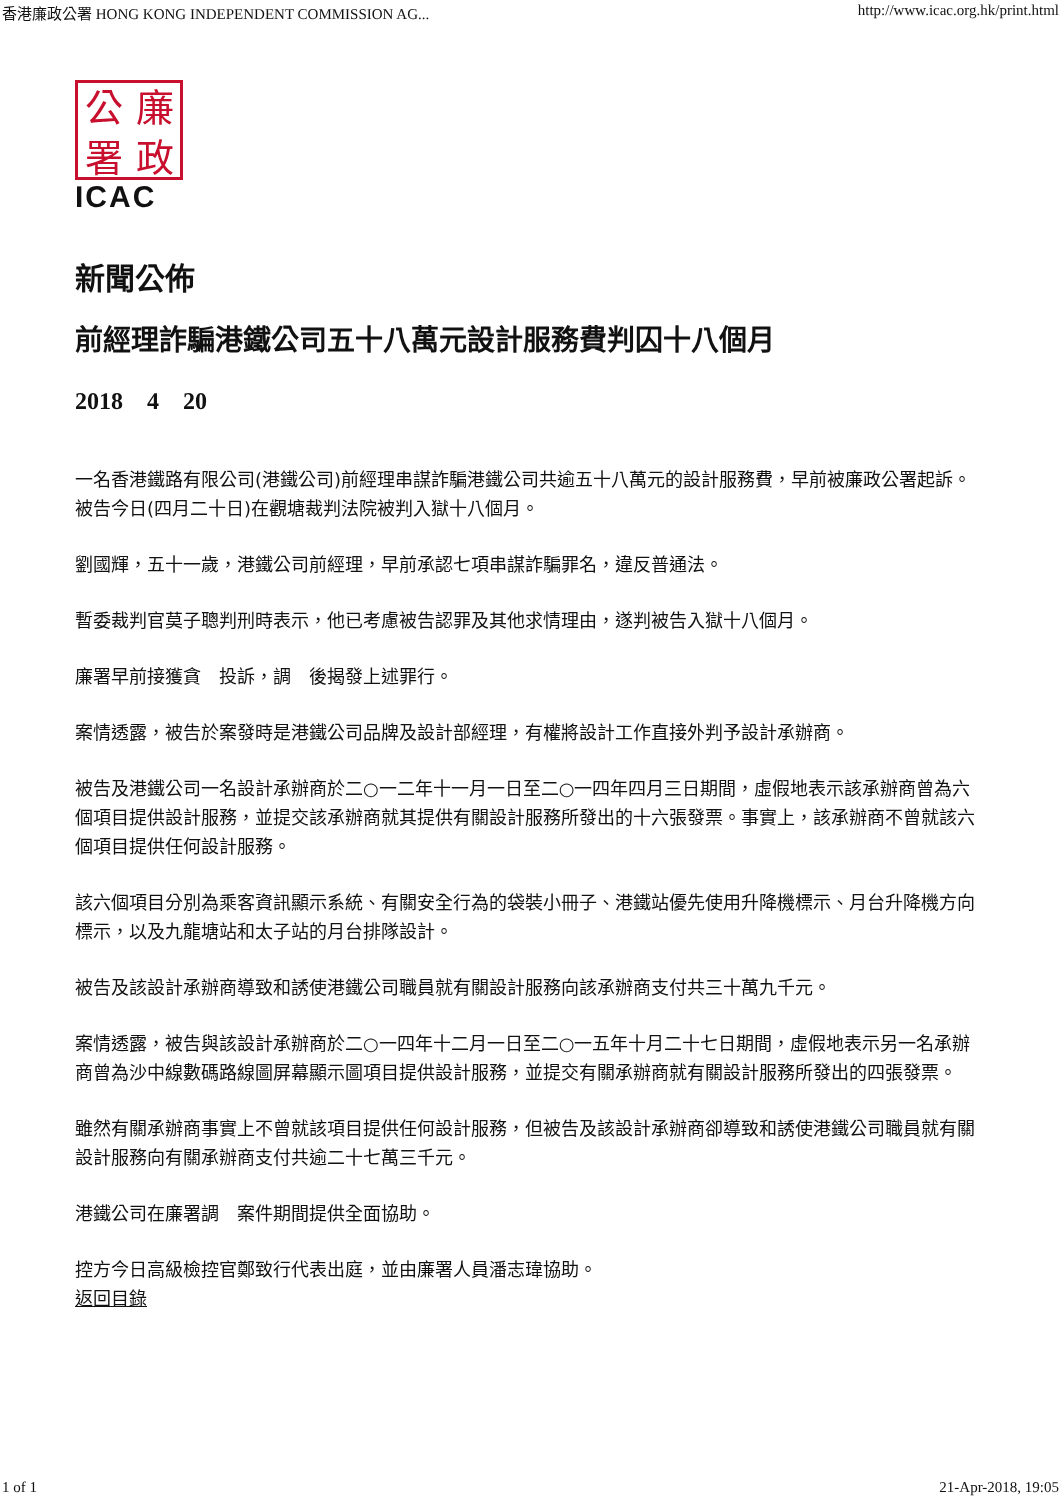香港廉政公署 HONG KONG INDEPENDENT COMMISSION AG... http://www.icac.org.hk/print.html
公廉署政
ICAC
新聞公佈
前經理詐騙港鐵公司五十八萬元設計服務費判囚十八個月
2018 4 20
一名香港鐵路有限公司(港鐵公司)前經理串謀詐騙港鐵公司共逾五十八萬元的設計服務費，早前被廉政公署起訴。被告今日(四月二十日)在觀塘裁判法院被判入獄十八個月。
劉國輝，五十一歲，港鐵公司前經理，早前承認七項串謀詐騙罪名，違反普通法。
暫委裁判官莫子聰判刑時表示，他已考慮被告認罪及其他求情理由，遂判被告入獄十八個月。
廉署早前接獲貪　投訴，調　後揭發上述罪行。
案情透露，被告於案發時是港鐵公司品牌及設計部經理，有權將設計工作直接外判予設計承辦商。
被告及港鐵公司一名設計承辦商於二○一二年十一月一日至二○一四年四月三日期間，虛假地表示該承辦商曾為六個項目提供設計服務，並提交該承辦商就其提供有關設計服務所發出的十六張發票。事實上，該承辦商不曾就該六個項目提供任何設計服務。
該六個項目分別為乘客資訊顯示系統、有關安全行為的袋裝小冊子、港鐵站優先使用升降機標示、月台升降機方向標示，以及九龍塘站和太子站的月台排隊設計。
被告及該設計承辦商導致和誘使港鐵公司職員就有關設計服務向該承辦商支付共三十萬九千元。
案情透露，被告與該設計承辦商於二○一四年十二月一日至二○一五年十月二十七日期間，虛假地表示另一名承辦商曾為沙中線數碼路線圖屏幕顯示圖項目提供設計服務，並提交有關承辦商就有關設計服務所發出的四張發票。
雖然有關承辦商事實上不曾就該項目提供任何設計服務，但被告及該設計承辦商卻導致和誘使港鐵公司職員就有關設計服務向有關承辦商支付共逾二十七萬三千元。
港鐵公司在廉署調　案件期間提供全面協助。
控方今日高級檢控官鄭致行代表出庭，並由廉署人員潘志瑋協助。
返回目錄
1 of 1 21-Apr-2018, 19:05